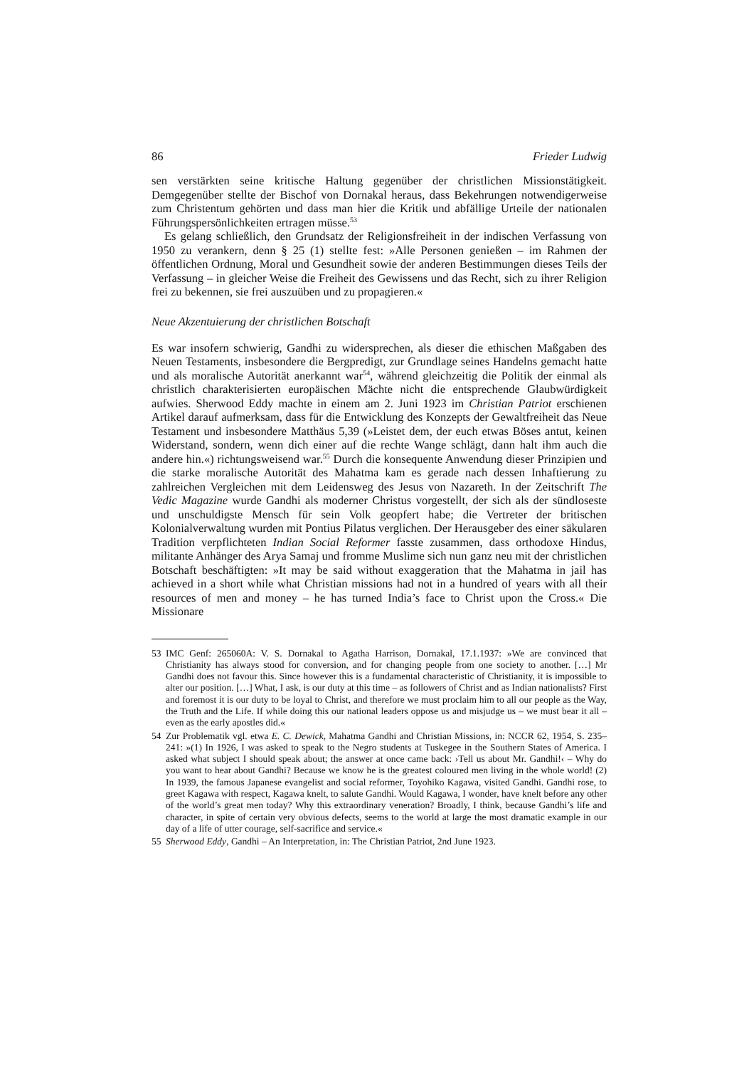86 Frieder Ludwig
sen verstärkten seine kritische Haltung gegenüber der christlichen Missionstätigkeit. Demgegenüber stellte der Bischof von Dornakal heraus, dass Bekehrungen notwendigerweise zum Christentum gehörten und dass man hier die Kritik und abfällige Urteile der nationalen Führungspersönlichkeiten ertragen müsse.<sup>53</sup>
Es gelang schließlich, den Grundsatz der Religionsfreiheit in der indischen Verfassung von 1950 zu verankern, denn § 25 (1) stellte fest: »Alle Personen genießen – im Rahmen der öffentlichen Ordnung, Moral und Gesundheit sowie der anderen Bestimmungen dieses Teils der Verfassung – in gleicher Weise die Freiheit des Gewissens und das Recht, sich zu ihrer Religion frei zu bekennen, sie frei auszuüben und zu propagieren.«
Neue Akzentuierung der christlichen Botschaft
Es war insofern schwierig, Gandhi zu widersprechen, als dieser die ethischen Maßgaben des Neuen Testaments, insbesondere die Bergpredigt, zur Grundlage seines Handelns gemacht hatte und als moralische Autorität anerkannt war<sup>54</sup>, während gleichzeitig die Politik der einmal als christlich charakterisierten europäischen Mächte nicht die entsprechende Glaubwürdigkeit aufwies. Sherwood Eddy machte in einem am 2. Juni 1923 im Christian Patriot erschienen Artikel darauf aufmerksam, dass für die Entwicklung des Konzepts der Gewaltfreiheit das Neue Testament und insbesondere Matthäus 5,39 (»Leistet dem, der euch etwas Böses antut, keinen Widerstand, sondern, wenn dich einer auf die rechte Wange schlägt, dann halt ihm auch die andere hin.«) richtungsweisend war.<sup>55</sup> Durch die konsequente Anwendung dieser Prinzipien und die starke moralische Autorität des Mahatma kam es gerade nach dessen Inhaftierung zu zahlreichen Vergleichen mit dem Leidensweg des Jesus von Nazareth. In der Zeitschrift The Vedic Magazine wurde Gandhi als moderner Christus vorgestellt, der sich als der sündloseste und unschuldigste Mensch für sein Volk geopfert habe; die Vertreter der britischen Kolonialverwaltung wurden mit Pontius Pilatus verglichen. Der Herausgeber des einer säkularen Tradition verpflichteten Indian Social Reformer fasste zusammen, dass orthodoxe Hindus, militante Anhänger des Arya Samaj und fromme Muslime sich nun ganz neu mit der christlichen Botschaft beschäftigten: »It may be said without exaggeration that the Mahatma in jail has achieved in a short while what Christian missions had not in a hundred of years with all their resources of men and money – he has turned India’s face to Christ upon the Cross.« Die Missionare
53 IMC Genf: 265060A: V. S. Dornakal to Agatha Harrison, Dornakal, 17.1.1937: »We are convinced that Christianity has always stood for conversion, and for changing people from one society to another. […] Mr Gandhi does not favour this. Since however this is a fundamental characteristic of Christianity, it is impossible to alter our position. […] What, I ask, is our duty at this time – as followers of Christ and as Indian nationalists? First and foremost it is our duty to be loyal to Christ, and therefore we must proclaim him to all our people as the Way, the Truth and the Life. If while doing this our national leaders oppose us and misjudge us – we must bear it all – even as the early apostles did.«
54 Zur Problematik vgl. etwa E. C. Dewick, Mahatma Gandhi and Christian Missions, in: NCCR 62, 1954, S. 235–241: »(1) In 1926, I was asked to speak to the Negro students at Tuskegee in the Southern States of America. I asked what subject I should speak about; the answer at once came back: ›Tell us about Mr. Gandhi!‹ – Why do you want to hear about Gandhi? Because we know he is the greatest coloured men living in the whole world! (2) In 1939, the famous Japanese evangelist and social reformer, Toyohiko Kagawa, visited Gandhi. Gandhi rose, to greet Kagawa with respect, Kagawa knelt, to salute Gandhi. Would Kagawa, I wonder, have knelt before any other of the world’s great men today? Why this extraordinary veneration? Broadly, I think, because Gandhi’s life and character, in spite of certain very obvious defects, seems to the world at large the most dramatic example in our day of a life of utter courage, self-sacrifice and service.«
55 Sherwood Eddy, Gandhi – An Interpretation, in: The Christian Patriot, 2nd June 1923.